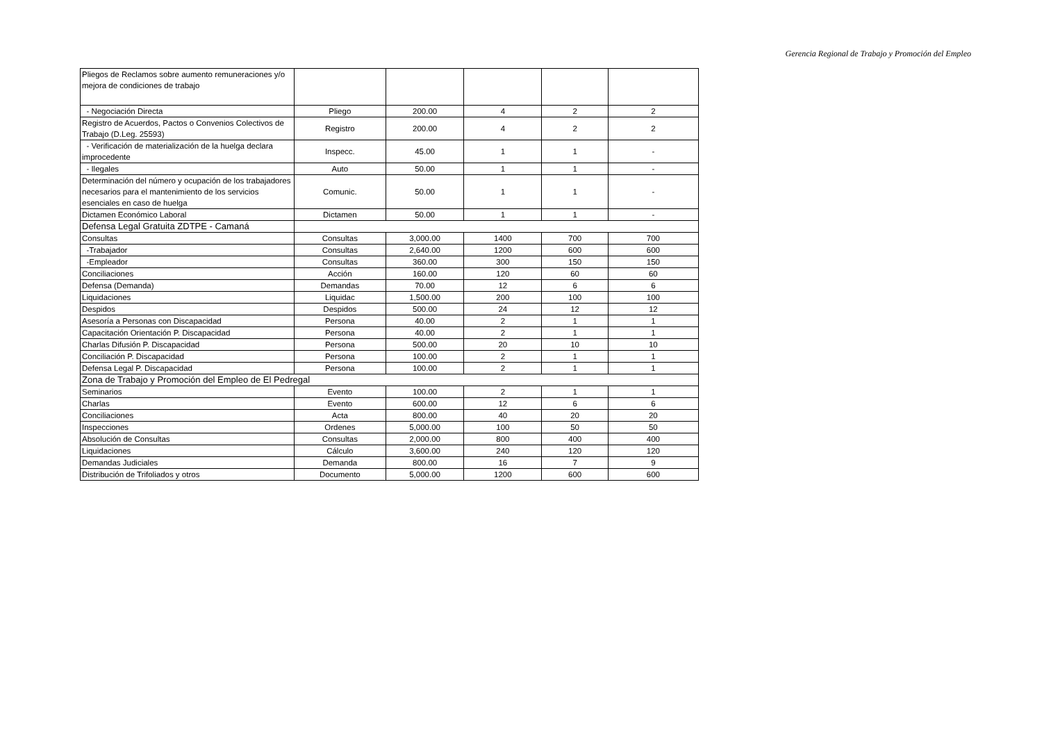Gerencia Regional de Trabajo y Promoción del Empleo
| Pliegos de Reclamos sobre aumento remuneraciones y/o mejora de condiciones de trabajo | | | | | |
| - Negociación Directa | Pliego | 200.00 | 4 | 2 | 2 |
| Registro de Acuerdos, Pactos o Convenios Colectivos de Trabajo (D.Leg. 25593) | Registro | 200.00 | 4 | 2 | 2 |
| - Verificación de materialización de la huelga declara improcedente | Inspecc. | 45.00 | 1 | 1 | - |
| - Ilegales | Auto | 50.00 | 1 | 1 | - |
| Determinación del número y ocupación de los trabajadores necesarios para el mantenimiento de los servicios esenciales en caso de huelga | Comunic. | 50.00 | 1 | 1 | - |
| Dictamen Económico Laboral | Dictamen | 50.00 | 1 | 1 | - |
| Defensa Legal Gratuita ZDTPE - Camaná | | | | | |
| Consultas | Consultas | 3,000.00 | 1400 | 700 | 700 |
| -Trabajador | Consultas | 2,640.00 | 1200 | 600 | 600 |
| -Empleador | Consultas | 360.00 | 300 | 150 | 150 |
| Conciliaciones | Acción | 160.00 | 120 | 60 | 60 |
| Defensa (Demanda) | Demandas | 70.00 | 12 | 6 | 6 |
| Liquidaciones | Liquidac | 1,500.00 | 200 | 100 | 100 |
| Despidos | Despidos | 500.00 | 24 | 12 | 12 |
| Asesoría a Personas con Discapacidad | Persona | 40.00 | 2 | 1 | 1 |
| Capacitación Orientación P. Discapacidad | Persona | 40.00 | 2 | 1 | 1 |
| Charlas Difusión P. Discapacidad | Persona | 500.00 | 20 | 10 | 10 |
| Conciliación P. Discapacidad | Persona | 100.00 | 2 | 1 | 1 |
| Defensa Legal P. Discapacidad | Persona | 100.00 | 2 | 1 | 1 |
| Zona de Trabajo y Promoción del Empleo de El Pedregal | | | | | |
| Seminarios | Evento | 100.00 | 2 | 1 | 1 |
| Charlas | Evento | 600.00 | 12 | 6 | 6 |
| Conciliaciones | Acta | 800.00 | 40 | 20 | 20 |
| Inspecciones | Ordenes | 5,000.00 | 100 | 50 | 50 |
| Absolución de Consultas | Consultas | 2,000.00 | 800 | 400 | 400 |
| Liquidaciones | Cálculo | 3,600.00 | 240 | 120 | 120 |
| Demandas Judiciales | Demanda | 800.00 | 16 | 7 | 9 |
| Distribución de Trifoliados y otros | Documento | 5,000.00 | 1200 | 600 | 600 |